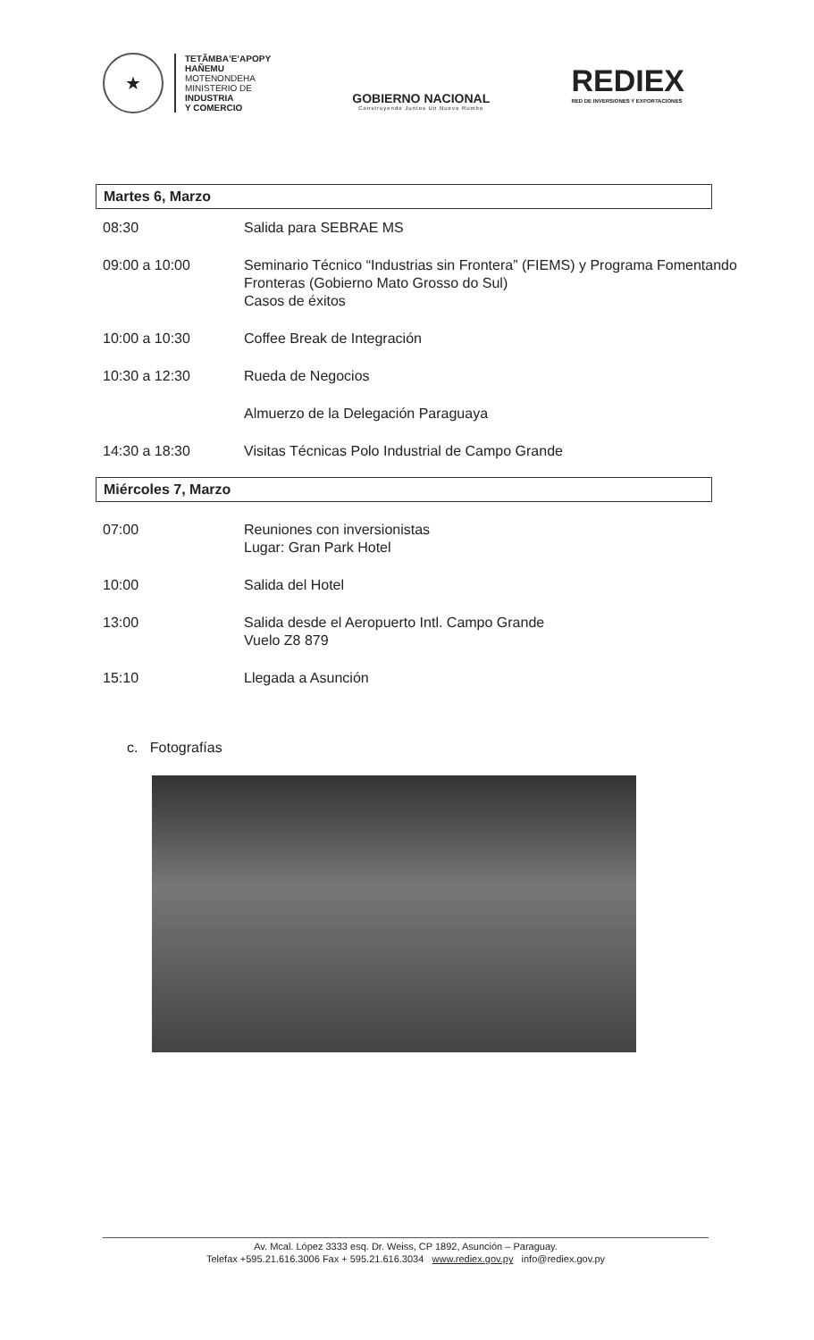★
TETÃMBAʼEʼAPOPY
HAÑEMU
MOTENONDEHA
MINISTERIO DE
INDUSTRIA
Y COMERCIO
GOBIERNO NACIONAL
Construyendo Juntos Un Nuevo Rumbo
REDIEX
RED DE INVERSIONES Y EXPORTACIONES
Martes 6, Marzo
| 08:30 | Salida para SEBRAE MS |
| 09:00 a 10:00 | Seminario Técnico “Industrias sin Frontera” (FIEMS) y Programa Fomentando Fronteras (Gobierno Mato Grosso do Sul) Casos de éxitos |
| 10:00 a 10:30 | Coffee Break de Integración |
| 10:30 a 12:30 | Rueda de Negocios |
| | Almuerzo de la Delegación Paraguaya |
| 14:30 a 18:30 | Visitas Técnicas Polo Industrial de Campo Grande |
Miércoles 7, Marzo
| 07:00 | Reuniones con inversionistas Lugar: Gran Park Hotel |
| 10:00 | Salida del Hotel |
| 13:00 | Salida desde el Aeropuerto Intl. Campo Grande Vuelo Z8 879 |
| 15:10 | Llegada a Asunción |
c. Fotografías
Av. Mcal. López 3333 esq. Dr. Weiss, CP 1892, Asunción – Paraguay.
Telefax +595.21.616.3006 Fax + 595.21.616.3034 www.rediex.gov.py info@rediex.gov.py